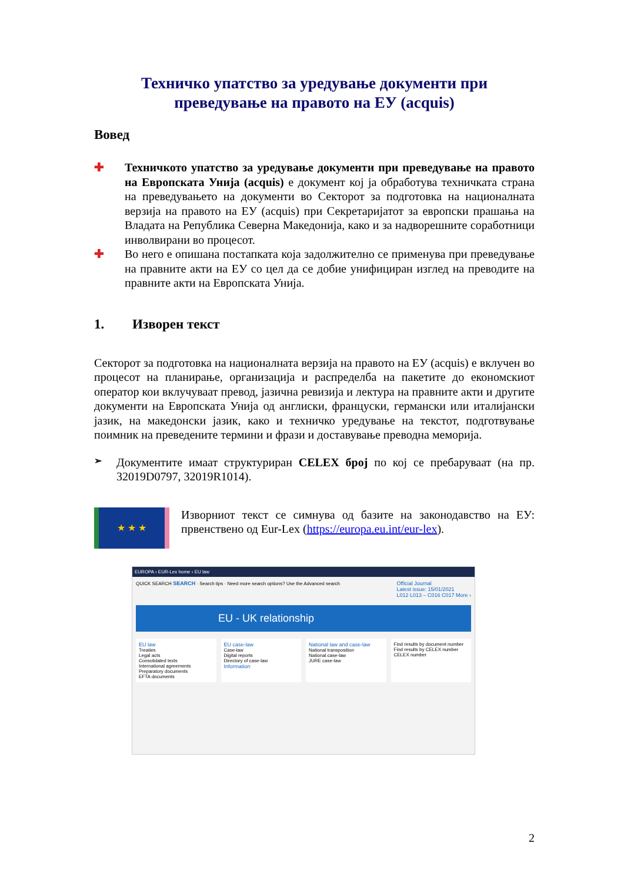Техничко упатство за уредување документи при преведување на правото на ЕУ (acquis)
Вовед
✚
Техничкото упатство за уредување документи при преведување на правото на Европската Унија (acquis) е документ кој ја обработува техничката страна на преведувањето на документи во Секторот за подготовка на националната верзија на правото на ЕУ (acquis) при Секретаријатот за европски прашања на Владата на Република Северна Македонија, како и за надворешните соработници инволвирани во процесот.
✚
Во него е опишана постапката која задолжително се применува при преведување на правните акти на ЕУ со цел да се добие унифициран изглед на преводите на правните акти на Европската Унија.
1. Изворен текст
Секторот за подготовка на националната верзија на правото на ЕУ (acquis) е вклучен во процесот на планирање, организација и распределба на пакетите до економскиот оператор кои вклучуваат превод, јазична ревизија и лектура на правните акти и другите документи на Европската Унија од англиски, француски, германски или италијански јазик, на македонски јазик, како и техничко уредување на текстот, подготвување поимник на преведените термини и фрази и доставување преводна меморија.
➢
Документите имаат структуриран CELEX број по кој се пребаруваат (на пр. 32019D0797, 32019R1014).
★ ★ ★
Изворниот текст се симнува од базите на законодавство на ЕУ: првенствено од Eur-Lex (https://europa.eu.int/eur-lex).
EUROPA › EUR-Lex home › EU law
QUICK SEARCH SEARCH · Search tips · Need more search options? Use the Advanced search Official Journal
Latest issue: 15/01/2021
L012 L013 – C016 C017 More ›
EU - UK relationship
EU law
Treaties
Legal acts
Consolidated texts
International agreements
Preparatory documents
EFTA documents
EU case-law
Case-law
Digital reports
Directory of case-law
Information
National law and case-law
National transposition
National case-law
JURE case-law
Find results by document number
Find results by CELEX number
CELEX number
2